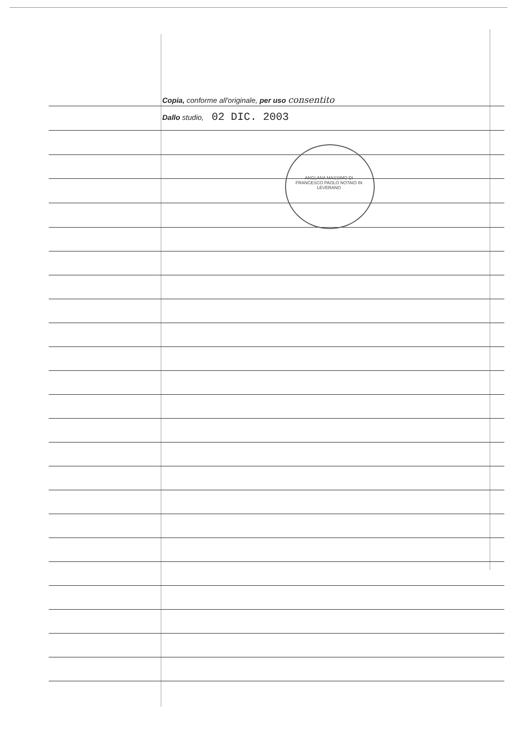Copia, conforme all'originale, per uso consentito
Dallo studio, 02 DIC. 2003
ANGLANA MASSIMO DI FRANCESCO PAOLO NOTAIO IN LEVERANO